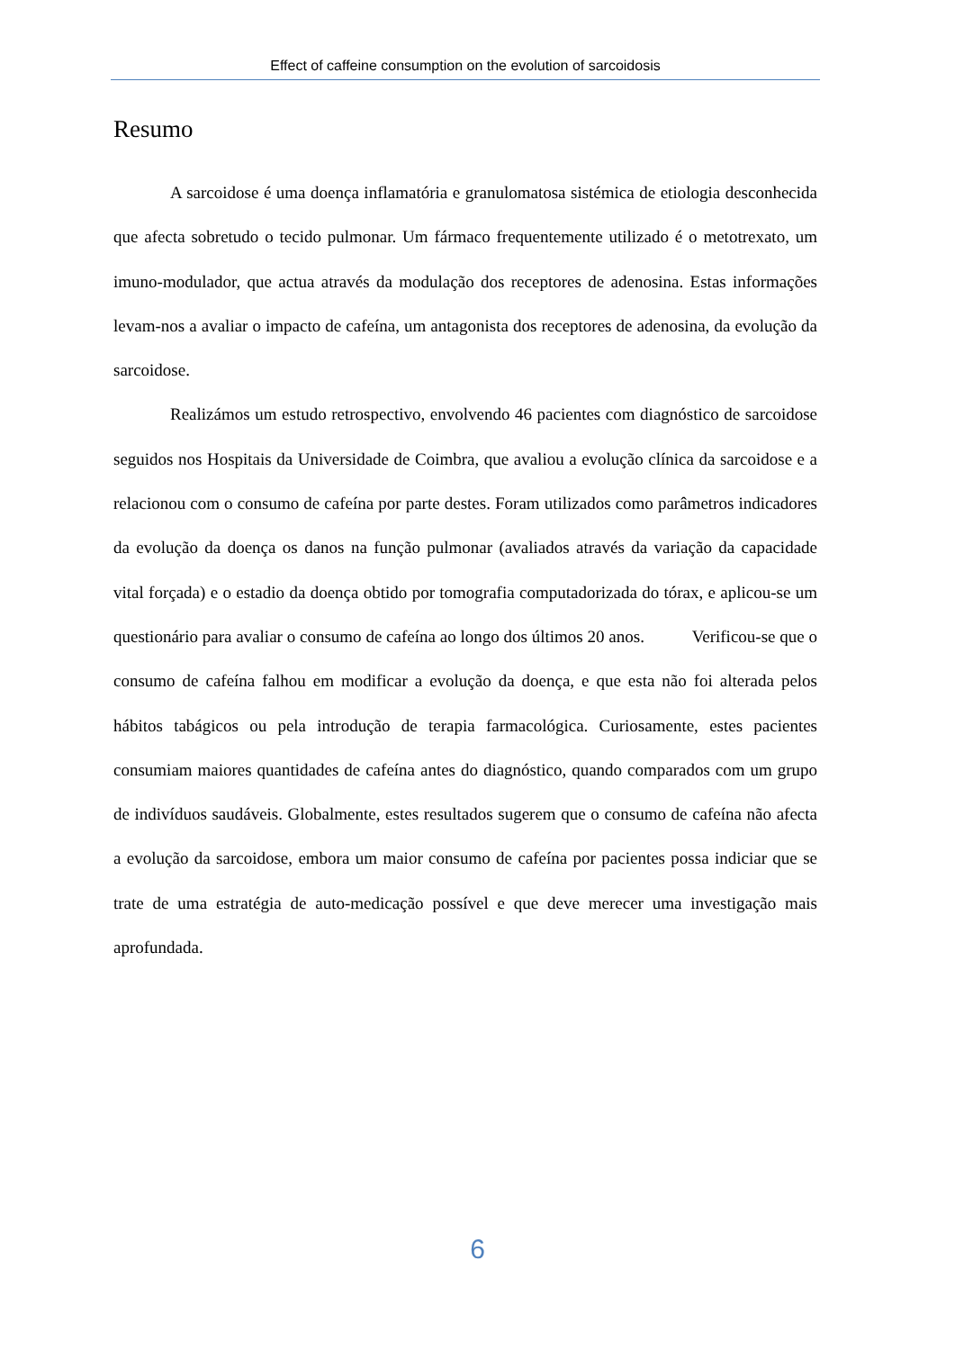Effect of caffeine consumption on the evolution of sarcoidosis
Resumo
A sarcoidose é uma doença inflamatória e granulomatosa sistémica de etiologia desconhecida que afecta sobretudo o tecido pulmonar. Um fármaco frequentemente utilizado é o metotrexato, um imuno-modulador, que actua através da modulação dos receptores de adenosina. Estas informações levam-nos a avaliar o impacto de cafeína, um antagonista dos receptores de adenosina, da evolução da sarcoidose.
Realizámos um estudo retrospectivo, envolvendo 46 pacientes com diagnóstico de sarcoidose seguidos nos Hospitais da Universidade de Coimbra, que avaliou a evolução clínica da sarcoidose e a relacionou com o consumo de cafeína por parte destes. Foram utilizados como parâmetros indicadores da evolução da doença os danos na função pulmonar (avaliados através da variação da capacidade vital forçada) e o estadio da doença obtido por tomografia computadorizada do tórax, e aplicou-se um questionário para avaliar o consumo de cafeína ao longo dos últimos 20 anos. Verificou-se que o consumo de cafeína falhou em modificar a evolução da doença, e que esta não foi alterada pelos hábitos tabágicos ou pela introdução de terapia farmacológica. Curiosamente, estes pacientes consumiam maiores quantidades de cafeína antes do diagnóstico, quando comparados com um grupo de indivíduos saudáveis. Globalmente, estes resultados sugerem que o consumo de cafeína não afecta a evolução da sarcoidose, embora um maior consumo de cafeína por pacientes possa indiciar que se trate de uma estratégia de auto-medicação possível e que deve merecer uma investigação mais aprofundada.
6